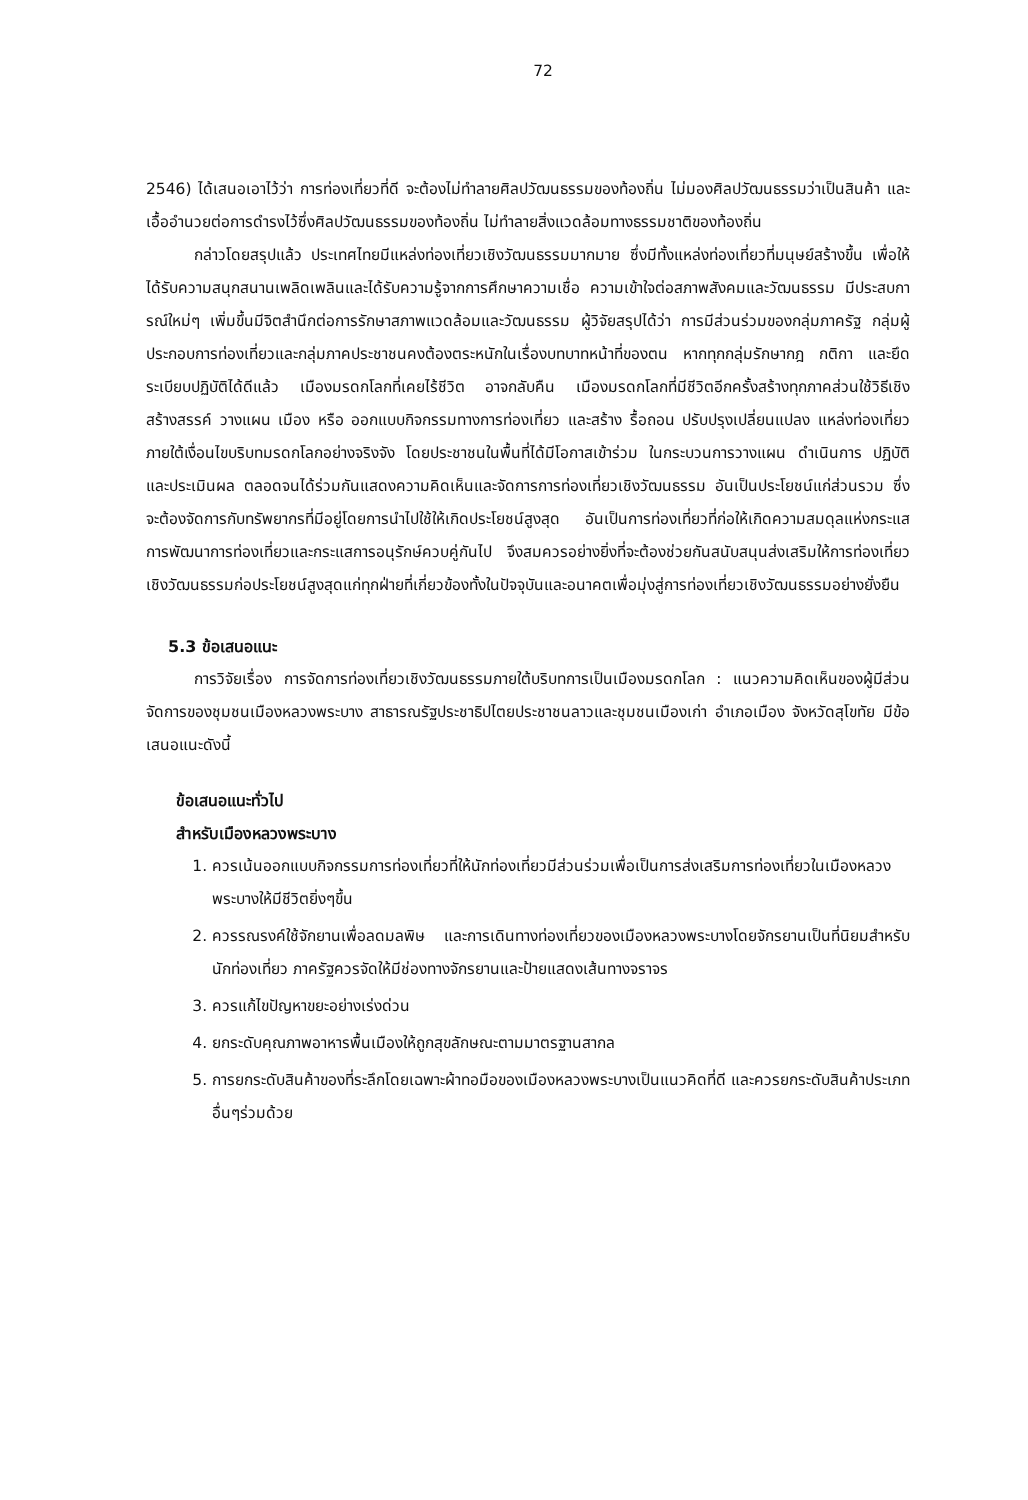72
2546) ได้เสนอเอาไว้ว่า การท่องเที่ยวที่ดี จะต้องไม่ทำลายศิลปวัฒนธรรมของท้องถิ่น ไม่มองศิลปวัฒนธรรมว่าเป็นสินค้า และเอื้ออำนวยต่อการดำรงไว้ซึ่งศิลปวัฒนธรรมของท้องถิ่น ไม่ทำลายสิ่งแวดล้อมทางธรรมชาติของท้องถิ่น
กล่าวโดยสรุปแล้ว ประเทศไทยมีแหล่งท่องเที่ยวเชิงวัฒนธรรมมากมาย ซึ่งมีทั้งแหล่งท่องเที่ยวที่มนุษย์สร้างขึ้น เพื่อให้ได้รับความสนุกสนานเพลิดเพลินและได้รับความรู้จากการศึกษาความเชื่อ ความเข้าใจต่อสภาพสังคมและวัฒนธรรม มีประสบการณ์ใหม่ๆ เพิ่มขึ้นมีจิตสำนึกต่อการรักษาสภาพแวดล้อมและวัฒนธรรม ผู้วิจัยสรุปได้ว่า การมีส่วนร่วมของกลุ่มภาครัฐ กลุ่มผู้ประกอบการท่องเที่ยวและกลุ่มภาคประชาชนคงต้องตระหนักในเรื่องบทบาทหน้าที่ของตน หากทุกกลุ่มรักษากฎ กติกา และยึดระเบียบปฏิบัติได้ดีแล้ว เมืองมรดกโลกที่เคยไร้ชีวิต อาจกลับคืน เมืองมรดกโลกที่มีชีวิตอีกครั้งสร้างทุกภาคส่วนใช้วิธีเชิงสร้างสรรค์ วางแผน เมือง หรือ ออกแบบกิจกรรมทางการท่องเที่ยว และสร้าง รื้อถอน ปรับปรุงเปลี่ยนแปลง แหล่งท่องเที่ยวภายใต้เงื่อนไขบริบทมรดกโลกอย่างจริงจัง โดยประชาชนในพื้นที่ได้มีโอกาสเข้าร่วม ในกระบวนการวางแผน ดำเนินการ ปฏิบัติ และประเมินผล ตลอดจนได้ร่วมกันแสดงความคิดเห็นและจัดการการท่องเที่ยวเชิงวัฒนธรรม อันเป็นประโยชน์แก่ส่วนรวม ซึ่งจะต้องจัดการกับทรัพยากรที่มีอยู่โดยการนำไปใช้ให้เกิดประโยชน์สูงสุด อันเป็นการท่องเที่ยวที่ก่อให้เกิดความสมดุลแห่งกระแสการพัฒนาการท่องเที่ยวและกระแสการอนุรักษ์ควบคู่กันไป จึงสมควรอย่างยิ่งที่จะต้องช่วยกันสนับสนุนส่งเสริมให้การท่องเที่ยวเชิงวัฒนธรรมก่อประโยชน์สูงสุดแก่ทุกฝ่ายที่เกี่ยวข้องทั้งในปัจจุบันและอนาคตเพื่อมุ่งสู่การท่องเที่ยวเชิงวัฒนธรรมอย่างยั่งยืน
5.3 ข้อเสนอแนะ
การวิจัยเรื่อง การจัดการท่องเที่ยวเชิงวัฒนธรรมภายใต้บริบทการเป็นเมืองมรดกโลก : แนวความคิดเห็นของผู้มีส่วนจัดการของชุมชนเมืองหลวงพระบาง สาธารณรัฐประชาธิปไตยประชาชนลาวและชุมชนเมืองเก่า อำเภอเมือง จังหวัดสุโขทัย มีข้อเสนอแนะดังนี้
ข้อเสนอแนะทั่วไป
สำหรับเมืองหลวงพระบาง
1. ควรเน้นออกแบบกิจกรรมการท่องเที่ยวที่ให้นักท่องเที่ยวมีส่วนร่วมเพื่อเป็นการส่งเสริมการท่องเที่ยวในเมืองหลวงพระบางให้มีชีวิตยิ่งๆขึ้น
2. ควรรณรงค์ใช้จักยานเพื่อลดมลพิษ และการเดินทางท่องเที่ยวของเมืองหลวงพระบางโดยจักรยานเป็นที่นิยมสำหรับนักท่องเที่ยว ภาครัฐควรจัดให้มีช่องทางจักรยานและป้ายแสดงเส้นทางจราจร
3. ควรแก้ไขปัญหาขยะอย่างเร่งด่วน
4. ยกระดับคุณภาพอาหารพื้นเมืองให้ถูกสุขลักษณะตามมาตรฐานสากล
5. การยกระดับสินค้าของที่ระลึกโดยเฉพาะผ้าทอมือของเมืองหลวงพระบางเป็นแนวคิดที่ดี และควรยกระดับสินค้าประเภทอื่นๆร่วมด้วย